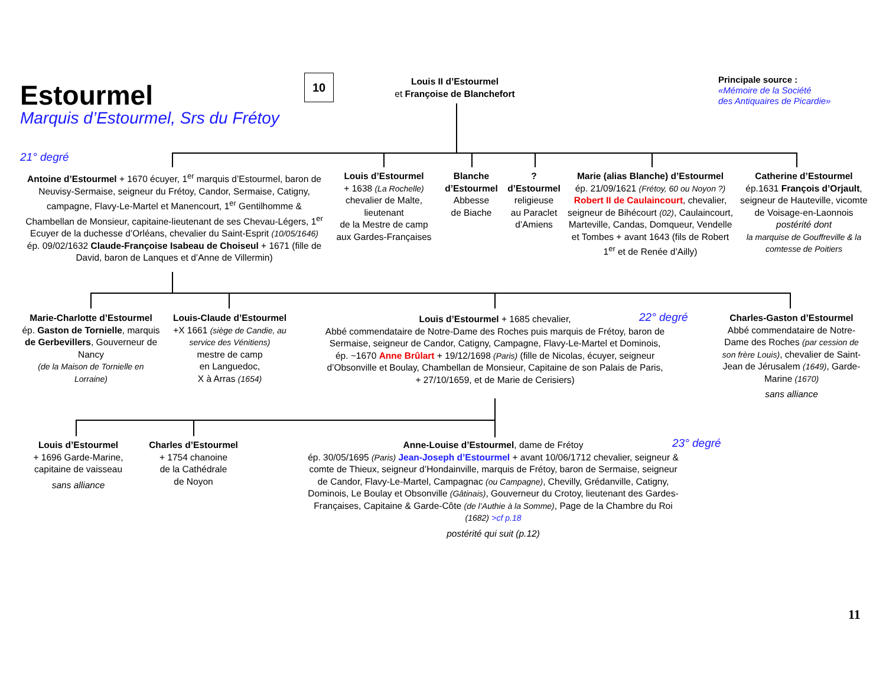10
Estourmel
Marquis d’Estourmel, Srs du Frétoy
Louis II d’Estourmel
et Françoise de Blanchefort
Principale source :
«Mémoire de la Société
des Antiquaires de Picardie»
21° degré
Antoine d’Estourmel + 1670 écuyer, 1<sup>er</sup> marquis d’Estourmel, baron de Neuvisy-Sermaise, seigneur du Frétoy, Candor, Sermaise, Catigny, campagne, Flavy-Le-Martel et Manencourt, 1<sup>er</sup> Gentilhomme & Chambellan de Monsieur, capitaine-lieutenant de ses Chevau-Légers, 1<sup>er</sup> Ecuyer de la duchesse d’Orléans, chevalier du Saint-Esprit (10/05/1646) ép. 09/02/1632 Claude-Françoise Isabeau de Choiseul + 1671 (fille de David, baron de Lanques et d’Anne de Villermin)
Louis d’Estourmel
+ 1638 (La Rochelle)
chevalier de Malte,
lieutenant
de la Mestre de camp
aux Gardes-Françaises
Blanche d’Estourmel
Abbesse
de Biache
?
d’Estourmel
religieuse
au Paraclet
d’Amiens
Marie (alias Blanche) d’Estourmel
ép. 21/09/1621 (Frétoy, 60 ou Noyon ?) Robert II de Caulaincourt, chevalier, seigneur de Bihécourt (02), Caulaincourt, Marteville, Candas, Domqueur, Vendelle et Tombes + avant 1643 (fils de Robert 1<sup>er</sup> et de Renée d’Ailly)
Catherine d’Estourmel
ép.1631 François d’Orjault, seigneur de Hauteville, vicomte de Voisage-en-Laonnois
postérité dont
la marquise de Gouffreville & la comtesse de Poitiers
Marie-Charlotte d’Estourmel
ép. Gaston de Tornielle, marquis de Gerbevillers, Gouverneur de Nancy
(de la Maison de Tornielle en Lorraine)
Louis-Claude d’Estourmel
+X 1661 (siège de Candie, au service des Vénitiens)
mestre de camp
en Languedoc,
X à Arras (1654)
Louis d’Estourmel + 1685 chevalier,
Abbé commendataire de Notre-Dame des Roches puis marquis de Frétoy, baron de Sermaise, seigneur de Candor, Catigny, Campagne, Flavy-Le-Martel et Dominois, ép. ~1670 Anne Brûlart + 19/12/1698 (Paris) (fille de Nicolas, écuyer, seigneur d’Obsonville et Boulay, Chambellan de Monsieur, Capitaine de son Palais de Paris, + 27/10/1659, et de Marie de Cerisiers)
22° degré
Charles-Gaston d’Estourmel
Abbé commendataire de Notre-Dame des Roches (par cession de son frère Louis), chevalier de Saint-Jean de Jérusalem (1649), Garde-Marine (1670)
sans alliance
Louis d’Estourmel
+ 1696 Garde-Marine, capitaine de vaisseau
sans alliance
Charles d’Estourmel
+ 1754 chanoine
de la Cathédrale
de Noyon
Anne-Louise d’Estourmel, dame de Frétoy
ép. 30/05/1695 (Paris) Jean-Joseph d’Estourmel + avant 10/06/1712 chevalier, seigneur & comte de Thieux, seigneur d’Hondainville, marquis de Frétoy, baron de Sermaise, seigneur de Candor, Flavy-Le-Martel, Campagnac (ou Campagne), Chevilly, Grédanville, Catigny, Dominois, Le Boulay et Obsonville (Gâtinais), Gouverneur du Crotoy, lieutenant des Gardes-Françaises, Capitaine & Garde-Côte (de l’Authie à la Somme), Page de la Chambre du Roi (1682) >cf p.18
postérité qui suit (p.12)
23° degré
11